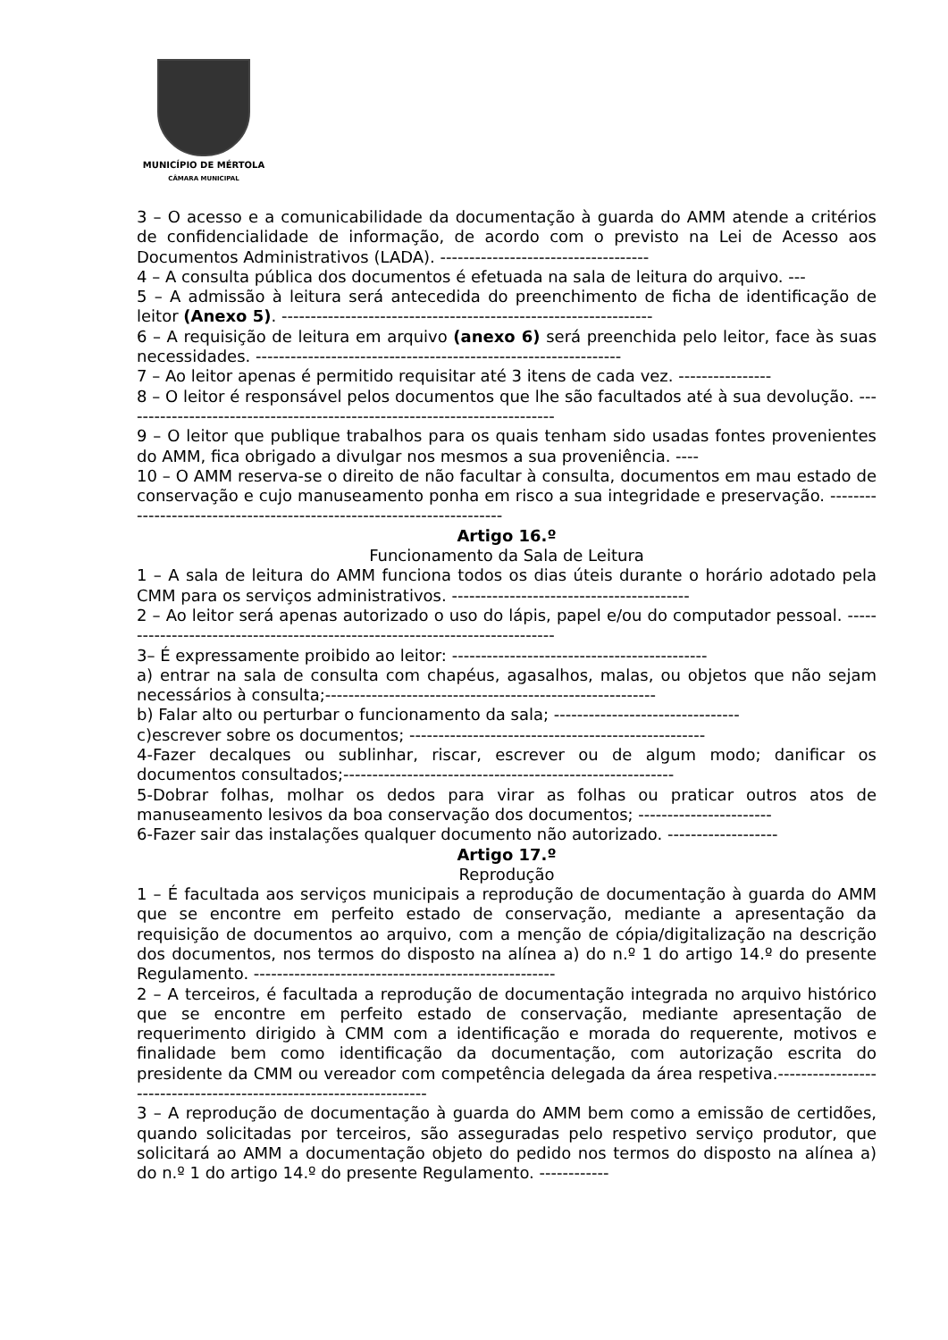MUNICÍPIO DE MÉRTOLA
CÂMARA MUNICIPAL
3 – O acesso e a comunicabilidade da documentação à guarda do AMM atende a critérios de confidencialidade de informação, de acordo com o previsto na Lei de Acesso aos Documentos Administrativos (LADA). ------------------------------------
4 – A consulta pública dos documentos é efetuada na sala de leitura do arquivo. ---
5 – A admissão à leitura será antecedida do preenchimento de ficha de identificação de leitor (Anexo 5). ----------------------------------------------------------------
6 – A requisição de leitura em arquivo (anexo 6) será preenchida pelo leitor, face às suas necessidades. ---------------------------------------------------------------
7 – Ao leitor apenas é permitido requisitar até 3 itens de cada vez. ----------------
8 – O leitor é responsável pelos documentos que lhe são facultados até à sua devolução. ---------------------------------------------------------------------------
9 – O leitor que publique trabalhos para os quais tenham sido usadas fontes provenientes do AMM, fica obrigado a divulgar nos mesmos a sua proveniência. ----
10 – O AMM reserva-se o direito de não facultar à consulta, documentos em mau estado de conservação e cujo manuseamento ponha em risco a sua integridade e preservação. -----------------------------------------------------------------------
Artigo 16.º
Funcionamento da Sala de Leitura
1 – A sala de leitura do AMM funciona todos os dias úteis durante o horário adotado pela CMM para os serviços administrativos. -----------------------------------------
2 – Ao leitor será apenas autorizado o uso do lápis, papel e/ou do computador pessoal. -----------------------------------------------------------------------------
3– É expressamente proibido ao leitor: --------------------------------------------
a) entrar na sala de consulta com chapéus, agasalhos, malas, ou objetos que não sejam necessários à consulta;---------------------------------------------------------
b) Falar alto ou perturbar o funcionamento da sala; --------------------------------
c)escrever sobre os documentos; ---------------------------------------------------
4-Fazer decalques ou sublinhar, riscar, escrever ou de algum modo; danificar os documentos consultados;---------------------------------------------------------
5-Dobrar folhas, molhar os dedos para virar as folhas ou praticar outros atos de manuseamento lesivos da boa conservação dos documentos; -----------------------
6-Fazer sair das instalações qualquer documento não autorizado. -------------------
Artigo 17.º
Reprodução
1 – É facultada aos serviços municipais a reprodução de documentação à guarda do AMM que se encontre em perfeito estado de conservação, mediante a apresentação da requisição de documentos ao arquivo, com a menção de cópia/digitalização na descrição dos documentos, nos termos do disposto na alínea a) do n.º 1 do artigo 14.º do presente Regulamento. ----------------------------------------------------
2 – A terceiros, é facultada a reprodução de documentação integrada no arquivo histórico que se encontre em perfeito estado de conservação, mediante apresentação de requerimento dirigido à CMM com a identificação e morada do requerente, motivos e finalidade bem como identificação da documentação, com autorização escrita do presidente da CMM ou vereador com competência delegada da área respetiva.-------------------------------------------------------------------
3 – A reprodução de documentação à guarda do AMM bem como a emissão de certidões, quando solicitadas por terceiros, são asseguradas pelo respetivo serviço produtor, que solicitará ao AMM a documentação objeto do pedido nos termos do disposto na alínea a) do n.º 1 do artigo 14.º do presente Regulamento. ------------